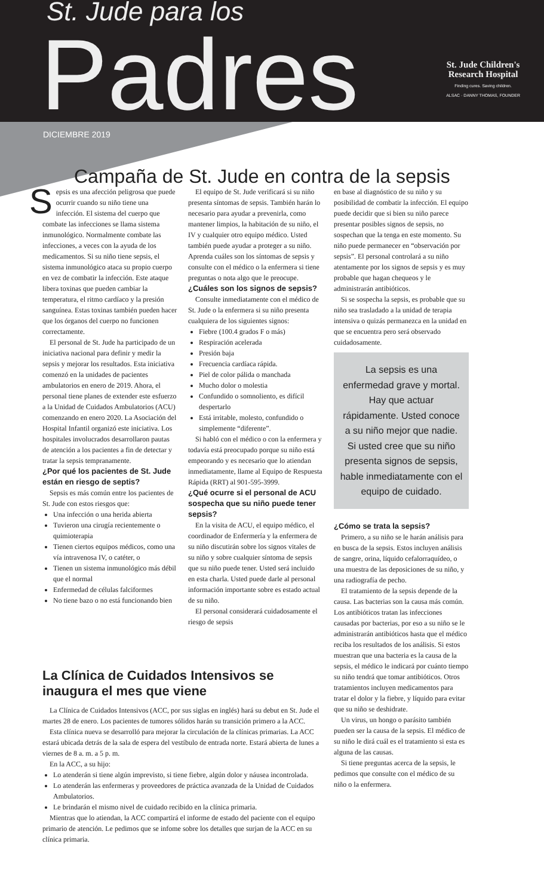St. Jude para los
Padres
St. Jude Children's
Research Hospital
Finding cures. Saving children.
ALSAC · DANNY THOMAS, FOUNDER
DICIEMBRE 2019
Campaña de St. Jude en contra de la sepsis
Sepsis es una afección peligrosa que puede ocurrir cuando su niño tiene una infección. El sistema del cuerpo que combate las infecciones se llama sistema inmunológico. Normalmente combate las infecciones, a veces con la ayuda de los medicamentos. Si su niño tiene sepsis, el sistema inmunológico ataca su propio cuerpo en vez de combatir la infección. Este ataque libera toxinas que pueden cambiar la temperatura, el ritmo cardíaco y la presión sanguínea. Estas toxinas también pueden hacer que los órganos del cuerpo no funcionen correctamente.
El personal de St. Jude ha participado de un iniciativa nacional para definir y medir la sepsis y mejorar los resultados. Esta iniciativa comenzó en la unidades de pacientes ambulatorios en enero de 2019. Ahora, el personal tiene planes de extender este esfuerzo a la Unidad de Cuidados Ambulatorios (ACU) comenzando en enero 2020. La Asociación del Hospital Infantil organizó este iniciativa. Los hospitales involucrados desarrollaron pautas de atención a los pacientes a fin de detectar y tratar la sepsis tempranamente.
¿Por qué los pacientes de St. Jude están en riesgo de septis?
Sepsis es más común entre los pacientes de St. Jude con estos riesgos que:
Una infección o una herida abierta
Tuvieron una cirugía recientemente o quimioterapia
Tienen ciertos equipos médicos, como una vía intravenosa IV, o catéter, o
Tienen un sistema inmunológico más débil que el normal
Enfermedad de células falciformes
No tiene bazo o no está funcionando bien
El equipo de St. Jude verificará si su niño presenta síntomas de sepsis. También harán lo necesario para ayudar a prevenirla, como mantener limpios, la habitación de su niño, el IV y cualquier otro equipo médico. Usted también puede ayudar a proteger a su niño. Aprenda cuáles son los síntomas de sepsis y consulte con el médico o la enfermera si tiene preguntas o nota algo que le preocupe.
¿Cuáles son los signos de sepsis?
Consulte inmediatamente con el médico de St. Jude o la enfermera si su niño presenta cualquiera de los siguientes signos:
Fiebre (100.4 grados F o más)
Respiración acelerada
Presión baja
Frecuencia cardíaca rápida.
Piel de color pálida o manchada
Mucho dolor o molestia
Confundido o somnoliento, es difícil despertarlo
Está irritable, molesto, confundido o simplemente “diferente”.
Si habló con el médico o con la enfermera y todavía está preocupado porque su niño está empeorando y es necesario que lo atiendan inmediatamente, llame al Equipo de Respuesta Rápida (RRT) al 901-595-3999.
¿Qué ocurre si el personal de ACU sospecha que su niño puede tener sepsis?
En la visita de ACU, el equipo médico, el coordinador de Enfermería y la enfermera de su niño discutirán sobre los signos vitales de su niño y sobre cualquier síntoma de sepsis que su niño puede tener. Usted será incluido en esta charla. Usted puede darle al personal información importante sobre es estado actual de su niño.
El personal considerará cuidadosamente el riesgo de sepsis
en base al diagnóstico de su niño y su posibilidad de combatir la infección. El equipo puede decidir que si bien su niño parece presentar posibles signos de sepsis, no sospechan que la tenga en este momento. Su niño puede permanecer en “observación por sepsis”. El personal controlará a su niño atentamente por los signos de sepsis y es muy probable que hagan chequeos y le administrarán antibióticos.
Si se sospecha la sepsis, es probable que su niño sea trasladado a la unidad de terapia intensiva o quizás permanezca en la unidad en que se encuentra pero será observado cuidadosamente.
La sepsis es una enfermedad grave y mortal. Hay que actuar rápidamente. Usted conoce a su niño mejor que nadie. Si usted cree que su niño presenta signos de sepsis, hable inmediatamente con el equipo de cuidado.
¿Cómo se trata la sepsis?
Primero, a su niño se le harán análisis para en busca de la sepsis. Estos incluyen análisis de sangre, orina, líquido cefalorraquídeo, o una muestra de las deposiciones de su niño, y una radiografía de pecho.
El tratamiento de la sepsis depende de la causa. Las bacterias son la causa más común. Los antibióticos tratan las infecciones causadas por bacterias, por eso a su niño se le administrarán antibióticos hasta que el médico reciba los resultados de los análisis. Si estos muestran que una bacteria es la causa de la sepsis, el médico le indicará por cuánto tiempo su niño tendrá que tomar antibióticos. Otros tratamientos incluyen medicamentos para tratar el dolor y la fiebre, y líquido para evitar que su niño se deshidrate.
Un virus, un hongo o parásito también pueden ser la causa de la sepsis. El médico de su niño le dirá cuál es el tratamiento si esta es alguna de las causas.
Si tiene preguntas acerca de la sepsis, le pedimos que consulte con el médico de su niño o la enfermera.
La Clínica de Cuidados Intensivos se inaugura el mes que viene
La Clínica de Cuidados Intensivos (ACC, por sus siglas en inglés) hará su debut en St. Jude el martes 28 de enero. Los pacientes de tumores sólidos harán su transición primero a la ACC.
Esta clínica nueva se desarrolló para mejorar la circulación de la clínicas primarias. La ACC estará ubicada detrás de la sala de espera del vestíbulo de entrada norte. Estará abierta de lunes a viernes de 8 a. m. a 5 p. m.
En la ACC, a su hijo:
Lo atenderán si tiene algún imprevisto, si tiene fiebre, algún dolor y náusea incontrolada.
Lo atenderán las enfermeras y proveedores de práctica avanzada de la Unidad de Cuidados Ambulatorios.
Le brindarán el mismo nivel de cuidado recibido en la clínica primaria.
Mientras que lo atiendan, la ACC compartirá el informe de estado del paciente con el equipo primario de atención. Le pedimos que se infome sobre los detalles que surjan de la ACC en su clínica primaria.